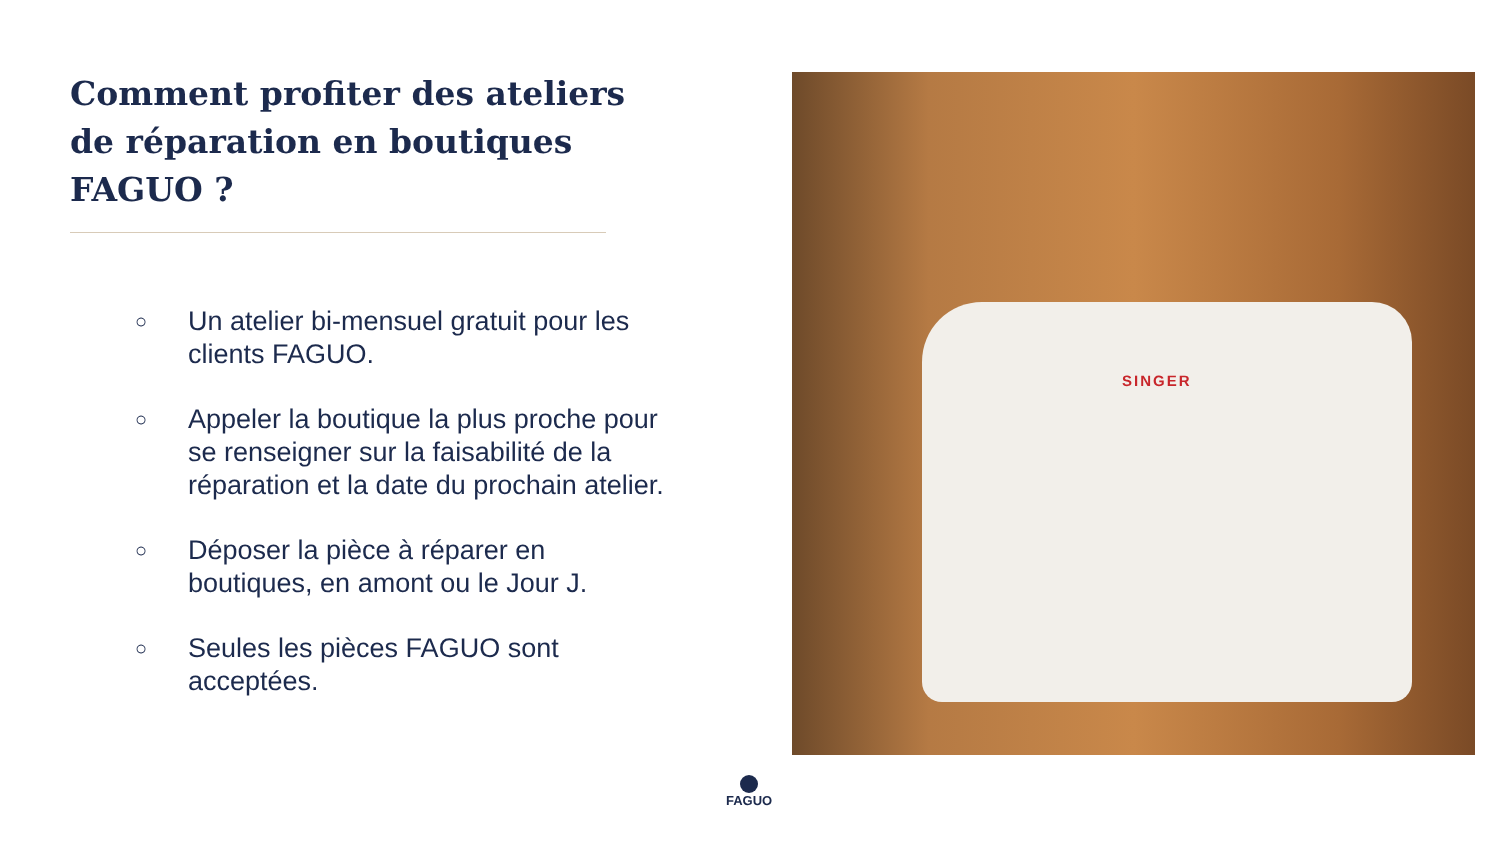Comment profiter des ateliers de réparation en boutiques FAGUO ?
○ Un atelier bi-mensuel gratuit pour les clients FAGUO.
○ Appeler la boutique la plus proche pour se renseigner sur la faisabilité de la réparation et la date du prochain atelier.
○ Déposer la pièce à réparer en boutiques, en amont ou le Jour J.
○ Seules les pièces FAGUO sont acceptées.
SINGER
FAGUO